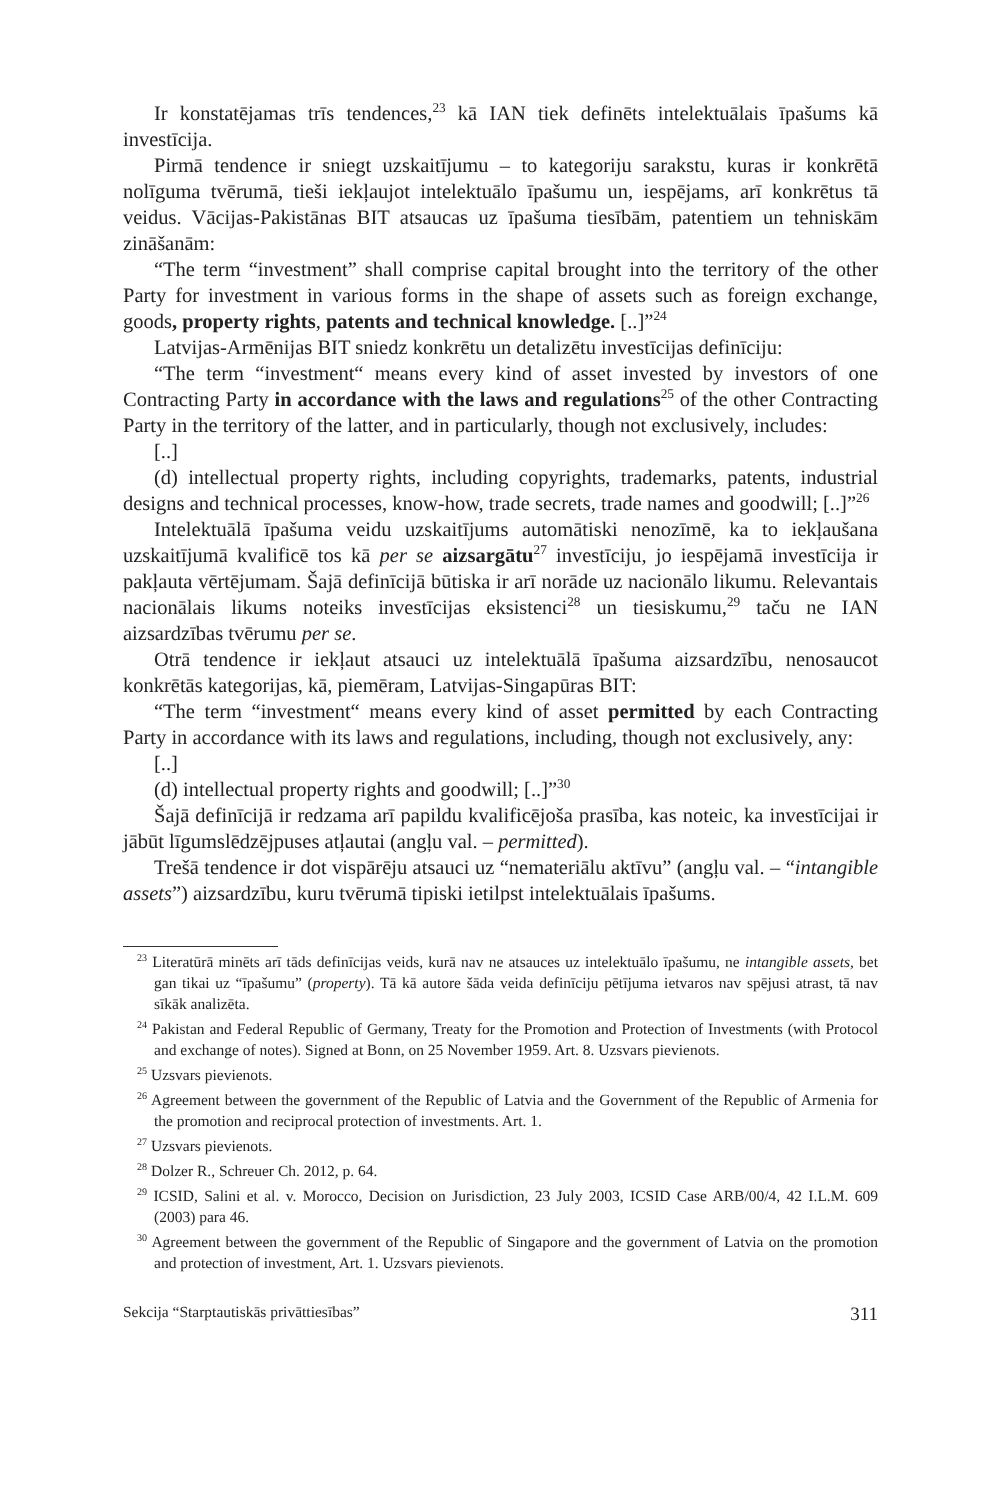Ir konstatējamas trīs tendences,<sup>23</sup> kā IAN tiek definēts intelektuālais īpašums kā investīcija.
Pirmā tendence ir sniegt uzskaitījumu – to kategoriju sarakstu, kuras ir konkrētā nolīguma tvērumā, tieši iekļaujot intelektuālo īpašumu un, iespējams, arī konkrētus tā veidus. Vācijas-Pakistānas BIT atsaucas uz īpašuma tiesībām, patentiem un tehniskām zināšanām:
“The term “investment” shall comprise capital brought into the territory of the other Party for investment in various forms in the shape of assets such as foreign exchange, goods, property rights, patents and technical knowledge. [..]”<sup>24</sup>
Latvijas-Armēnijas BIT sniedz konkrētu un detalizētu investīcijas definīciju:
“The term “investment“ means every kind of asset invested by investors of one Contracting Party in accordance with the laws and regulations<sup>25</sup> of the other Contracting Party in the territory of the latter, and in particularly, though not exclusively, includes:
[..]
(d) intellectual property rights, including copyrights, trademarks, patents, industrial designs and technical processes, know-how, trade secrets, trade names and goodwill; [..]”<sup>26</sup>
Intelektuālā īpašuma veidu uzskaitījums automātiski nenozīmē, ka to iekļaušana uzskaitījumā kvalificē tos kā per se aizsargātu<sup>27</sup> investīciju, jo iespējamā investīcija ir pakļauta vērtējumam. Šajā definīcijā būtiska ir arī norāde uz nacionālo likumu. Relevantais nacionālais likums noteiks investīcijas eksistenci<sup>28</sup> un tiesiskumu,<sup>29</sup> taču ne IAN aizsardzības tvērumu per se.
Otrā tendence ir iekļaut atsauci uz intelektuālā īpašuma aizsardzību, nenosaucot konkrētās kategorijas, kā, piemēram, Latvijas-Singapūras BIT:
“The term “investment“ means every kind of asset permitted by each Contracting Party in accordance with its laws and regulations, including, though not exclusively, any:
[..]
(d) intellectual property rights and goodwill; [..]”<sup>30</sup>
Šajā definīcijā ir redzama arī papildu kvalificējoša prasība, kas noteic, ka investīcijai ir jābūt līgumslēdzējpuses atļautai (angļu val. – permitted).
Trešā tendence ir dot vispārēju atsauci uz “nemateriālu aktīvu” (angļu val. – “intangible assets”) aizsardzību, kuru tvērumā tipiski ietilpst intelektuālais īpašums.
<sup>23</sup> Literatūrā minēts arī tāds definīcijas veids, kurā nav ne atsauces uz intelektuālo īpašumu, ne intangible assets, bet gan tikai uz “īpašumu” (property). Tā kā autore šāda veida definīciju pētījuma ietvaros nav spējusi atrast, tā nav sīkāk analizēta.
<sup>24</sup> Pakistan and Federal Republic of Germany, Treaty for the Promotion and Protection of Investments (with Protocol and exchange of notes). Signed at Bonn, on 25 November 1959. Art. 8. Uzsvars pievienots.
<sup>25</sup> Uzsvars pievienots.
<sup>26</sup> Agreement between the government of the Republic of Latvia and the Government of the Republic of Armenia for the promotion and reciprocal protection of investments. Art. 1.
<sup>27</sup> Uzsvars pievienots.
<sup>28</sup> Dolzer R., Schreuer Ch. 2012, p. 64.
<sup>29</sup> ICSID, Salini et al. v. Morocco, Decision on Jurisdiction, 23 July 2003, ICSID Case ARB/00/4, 42 I.L.M. 609 (2003) para 46.
<sup>30</sup> Agreement between the government of the Republic of Singapore and the government of Latvia on the promotion and protection of investment, Art. 1. Uzsvars pievienots.
Sekcija “Starptautiskās privāttiesības” 311